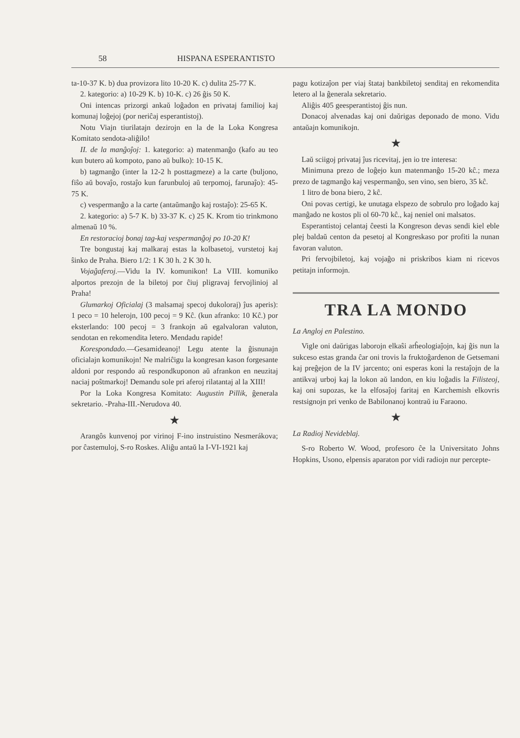58 HISPANA ESPERANTISTO
ta-10-37 K. b) dua provizora lito 10-20 K. c) dulita 25-77 K.
2. kategorio: a) 10-29 K. b) 10-K. c) 26 ĝis 50 K.
Oni intencas prizorgi ankaŭ loĝadon en privataj familioj kaj komunaj loĝejoj (por neriĉaj esperantistoj).
Notu Viajn tiurilatajn dezirojn en la de la Loka Kongresa Komitato sendota-aliĝilo!
II. de la manĝoĵoj: 1. kategorio: a) matenmanĝo (kafo au teo kun butero aŭ kompoto, pano aŭ bulko): 10-15 K.
b) tagmanĝo (inter la 12-2 h posttagmeze) a la carte (buljono, fiŝo aŭ bovaĵo, rostaĵo kun farunbuloj aŭ terpomoj, farunaĵo): 45-75 K.
c) vespermanĝo a la carte (antaŭmanĝo kaj rostaĵo): 25-65 K.
2. kategorio: a) 5-7 K. b) 33-37 K. c) 25 K. Krom tio trinkmono almenaŭ 10 %.
En restoracioj bonaj tag-kaj vespermanĝoj po 10-20 K!
Tre bongustaj kaj malkaraj estas la kolbasetoj, vurstetoj kaj ŝinko de Praha. Biero 1/2: 1 K 30 h. 2 K 30 h.
Vojaĝaferoj.—Vidu la IV. komunikon! La VIII. komuniko alportos prezojn de la biletoj por ĉiuj pligravaj fervojlinioj al Praha!
Glumarkoj Oficialaj (3 malsamaj specoj dukoloraj) ĵus aperis): 1 peco = 10 helerojn, 100 pecoj = 9 Kĉ. (kun afranko: 10 Kĉ.) por eksterlando: 100 pecoj = 3 frankojn aŭ egalvaloran valuton, sendotan en rekomendita letero. Mendadu rapide!
Korespondado.—Gesamideanoj! Legu atente la ĝisnunajn oficialajn komunikojn! Ne malriĉigu la kongresan kason forgesante aldoni por respondo aŭ respondkuponon aŭ afrankon en neuzitaj naciaj poŝtmarkoj! Demandu sole pri aferoj rilatantaj al la XIII!
Por la Loka Kongresa Komitato: Augustin Pillik, ĝenerala sekretario. -Praha-III.-Nerudova 40.
★
Arangôs kunvenoj por virinoj F-ino instruistino Nesmerákova; por ĉastemuloj, S-ro Roskes. Aliĝu antaŭ la I-VI-1921 kaj
pagu kotizaĵon per viaj ŝtataj bankbiletoj senditaj en rekomendita letero al la ĝenerala sekretario.
Aliĝis 405 geesperantistoj ĝis nun.
Donacoj alvenadas kaj oni daŭrigas deponado de mono. Vidu antaŭajn komunikojn.
★
Laŭ sciigoj privataj ĵus ricevitaj, jen io tre interesa:
Minimuna prezo de loĝejo kun matenmanĝo 15-20 kĉ.; meza prezo de tagmanĝo kaj vespermanĝo, sen vino, sen biero, 35 kĉ.
1 litro de bona biero, 2 kĉ.
Oni povas certigi, ke unutaga elspezo de sobrulo pro loĝado kaj manĝado ne kostos pli ol 60-70 kĉ., kaj neniel oni malsatos.
Esperantistoj celantaj ĉeesti la Kongreson devas sendi kiel eble plej baldaŭ centon da pesetoj al Kongreskaso por profiti la nunan favoran valuton.
Pri fervojbiletoj, kaj vojaĝo ni priskribos kiam ni ricevos petitajn informojn.
TRA LA MONDO
La Angloj en Palestino.
Vigle oni daŭrigas laborojn elkaŝi arĥeologiaĵojn, kaj ĝis nun la sukceso estas granda ĉar oni trovis la fruktoĝardenon de Getsemani kaj preĝejon de la IV jarcento; oni esperas koni la restaĵojn de la antikvaj urboj kaj la lokon aŭ landon, en kiu loĝadis la Filisteoj, kaj oni supozas, ke la elfosaĵoj faritaj en Karchemish elkovris restsignojn pri venko de Babilonanoj kontraŭ iu Faraono.
★
La Radioj Nevideblaj.
S-ro Roberto W. Wood, profesoro ĉe la Universitato Johns Hopkins, Usono, elpensis aparaton por vidi radiojn nur percepte-